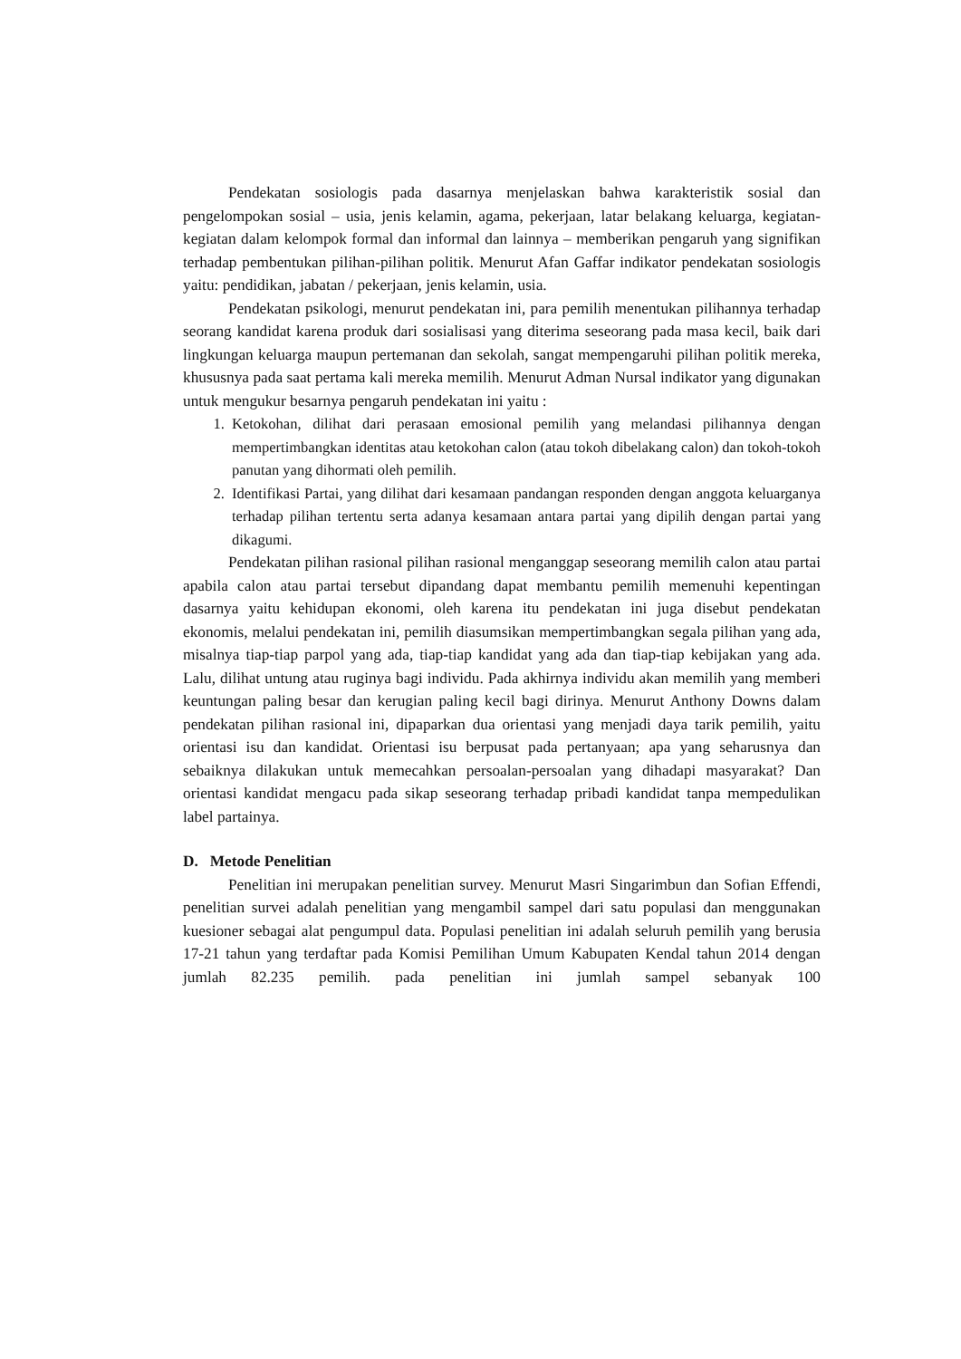Pendekatan sosiologis pada dasarnya menjelaskan bahwa karakteristik sosial dan pengelompokan sosial – usia, jenis kelamin, agama, pekerjaan, latar belakang keluarga, kegiatan-kegiatan dalam kelompok formal dan informal dan lainnya – memberikan pengaruh yang signifikan terhadap pembentukan pilihan-pilihan politik. Menurut Afan Gaffar indikator pendekatan sosiologis yaitu: pendidikan, jabatan / pekerjaan, jenis kelamin, usia.
Pendekatan psikologi, menurut pendekatan ini, para pemilih menentukan pilihannya terhadap seorang kandidat karena produk dari sosialisasi yang diterima seseorang pada masa kecil, baik dari lingkungan keluarga maupun pertemanan dan sekolah, sangat mempengaruhi pilihan politik mereka, khususnya pada saat pertama kali mereka memilih. Menurut Adman Nursal indikator yang digunakan untuk mengukur besarnya pengaruh pendekatan ini yaitu :
1. Ketokohan, dilihat dari perasaan emosional pemilih yang melandasi pilihannya dengan mempertimbangkan identitas atau ketokohan calon (atau tokoh dibelakang calon) dan tokoh-tokoh panutan yang dihormati oleh pemilih.
2. Identifikasi Partai, yang dilihat dari kesamaan pandangan responden dengan anggota keluarganya terhadap pilihan tertentu serta adanya kesamaan antara partai yang dipilih dengan partai yang dikagumi.
Pendekatan pilihan rasional pilihan rasional menganggap seseorang memilih calon atau partai apabila calon atau partai tersebut dipandang dapat membantu pemilih memenuhi kepentingan dasarnya yaitu kehidupan ekonomi, oleh karena itu pendekatan ini juga disebut pendekatan ekonomis, melalui pendekatan ini, pemilih diasumsikan mempertimbangkan segala pilihan yang ada, misalnya tiap-tiap parpol yang ada, tiap-tiap kandidat yang ada dan tiap-tiap kebijakan yang ada. Lalu, dilihat untung atau ruginya bagi individu. Pada akhirnya individu akan memilih yang memberi keuntungan paling besar dan kerugian paling kecil bagi dirinya. Menurut Anthony Downs dalam pendekatan pilihan rasional ini, dipaparkan dua orientasi yang menjadi daya tarik pemilih, yaitu orientasi isu dan kandidat. Orientasi isu berpusat pada pertanyaan; apa yang seharusnya dan sebaiknya dilakukan untuk memecahkan persoalan-persoalan yang dihadapi masyarakat? Dan orientasi kandidat mengacu pada sikap seseorang terhadap pribadi kandidat tanpa mempedulikan label partainya.
D. Metode Penelitian
Penelitian ini merupakan penelitian survey. Menurut Masri Singarimbun dan Sofian Effendi, penelitian survei adalah penelitian yang mengambil sampel dari satu populasi dan menggunakan kuesioner sebagai alat pengumpul data. Populasi penelitian ini adalah seluruh pemilih yang berusia 17-21 tahun yang terdaftar pada Komisi Pemilihan Umum Kabupaten Kendal tahun 2014 dengan jumlah 82.235 pemilih. pada penelitian ini jumlah sampel sebanyak 100